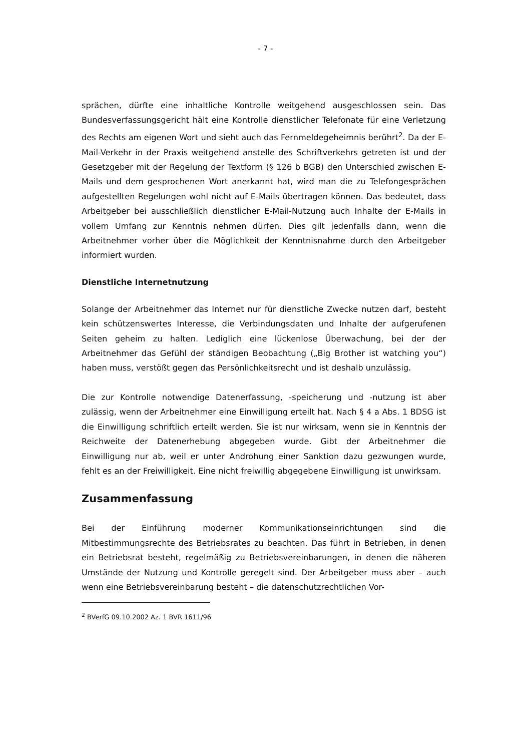- 7 -
sprächen, dürfte eine inhaltliche Kontrolle weitgehend ausgeschlossen sein. Das Bundesverfassungsgericht hält eine Kontrolle dienstlicher Telefonate für eine Verletzung des Rechts am eigenen Wort und sieht auch das Fernmeldegeheimnis berührt<sup>2</sup>. Da der E-Mail-Verkehr in der Praxis weitgehend anstelle des Schriftverkehrs getreten ist und der Gesetzgeber mit der Regelung der Textform (§ 126 b BGB) den Unterschied zwischen E-Mails und dem gesprochenen Wort anerkannt hat, wird man die zu Telefongesprächen aufgestellten Regelungen wohl nicht auf E-Mails übertragen können. Das bedeutet, dass Arbeitgeber bei ausschließlich dienstlicher E-Mail-Nutzung auch Inhalte der E-Mails in vollem Umfang zur Kenntnis nehmen dürfen. Dies gilt jedenfalls dann, wenn die Arbeitnehmer vorher über die Möglichkeit der Kenntnisnahme durch den Arbeitgeber informiert wurden.
Dienstliche Internetnutzung
Solange der Arbeitnehmer das Internet nur für dienstliche Zwecke nutzen darf, besteht kein schützenswertes Interesse, die Verbindungsdaten und Inhalte der aufgerufenen Seiten geheim zu halten. Lediglich eine lückenlose Überwachung, bei der der Arbeitnehmer das Gefühl der ständigen Beobachtung („Big Brother ist watching you“) haben muss, verstößt gegen das Persönlichkeitsrecht und ist deshalb unzulässig.
Die zur Kontrolle notwendige Datenerfassung, -speicherung und -nutzung ist aber zulässig, wenn der Arbeitnehmer eine Einwilligung erteilt hat. Nach § 4 a Abs. 1 BDSG ist die Einwilligung schriftlich erteilt werden. Sie ist nur wirksam, wenn sie in Kenntnis der Reichweite der Datenerhebung abgegeben wurde. Gibt der Arbeitnehmer die Einwilligung nur ab, weil er unter Androhung einer Sanktion dazu gezwungen wurde, fehlt es an der Freiwilligkeit. Eine nicht freiwillig abgegebene Einwilligung ist unwirksam.
Zusammenfassung
Bei der Einführung moderner Kommunikationseinrichtungen sind die Mitbestimmungsrechte des Betriebsrates zu beachten. Das führt in Betrieben, in denen ein Betriebsrat besteht, regelmäßig zu Betriebsvereinbarungen, in denen die näheren Umstände der Nutzung und Kontrolle geregelt sind. Der Arbeitgeber muss aber – auch wenn eine Betriebsvereinbarung besteht – die datenschutzrechtlichen Vor-
<sup>2</sup> BVerfG 09.10.2002 Az. 1 BVR 1611/96